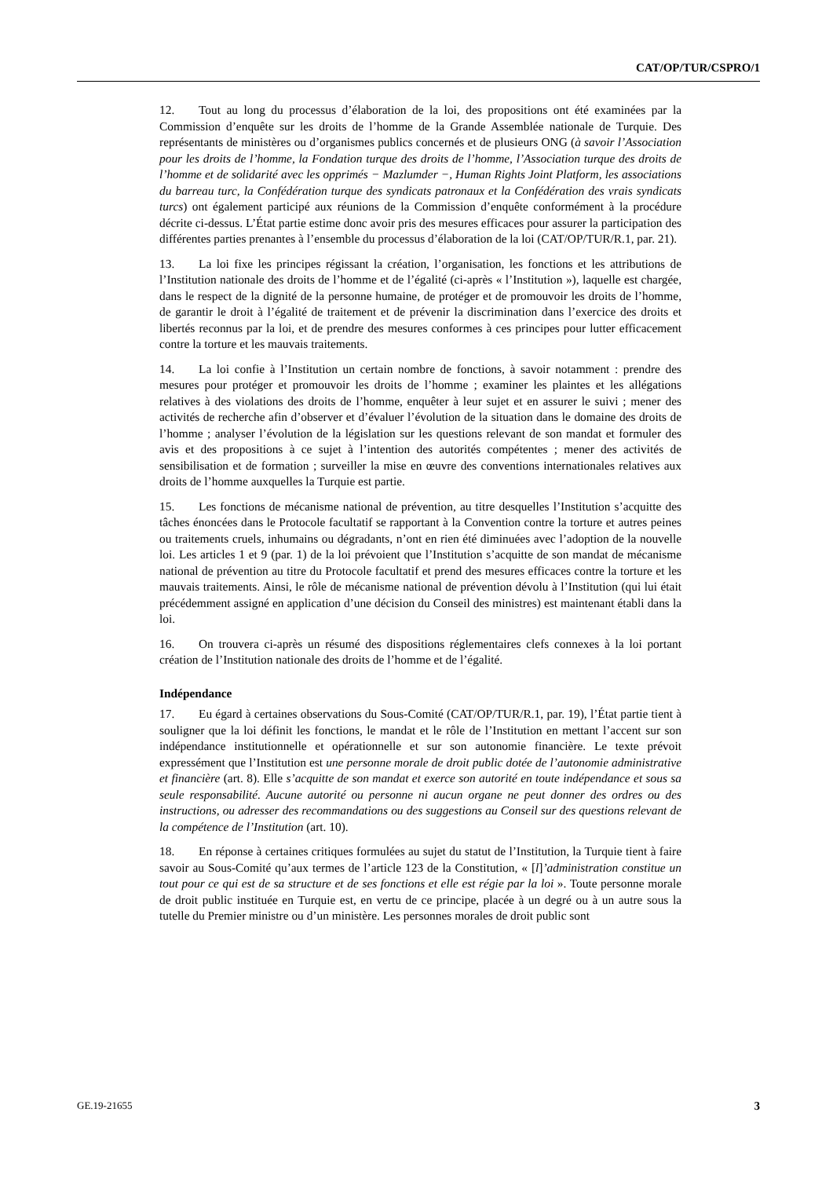CAT/OP/TUR/CSPRO/1
12. Tout au long du processus d’élaboration de la loi, des propositions ont été examinées par la Commission d’enquête sur les droits de l’homme de la Grande Assemblée nationale de Turquie. Des représentants de ministères ou d’organismes publics concernés et de plusieurs ONG (à savoir l’Association pour les droits de l’homme, la Fondation turque des droits de l’homme, l’Association turque des droits de l’homme et de solidarité avec les opprimés − Mazlumder −, Human Rights Joint Platform, les associations du barreau turc, la Confédération turque des syndicats patronaux et la Confédération des vrais syndicats turcs) ont également participé aux réunions de la Commission d’enquête conformément à la procédure décrite ci-dessus. L’État partie estime donc avoir pris des mesures efficaces pour assurer la participation des différentes parties prenantes à l’ensemble du processus d’élaboration de la loi (CAT/OP/TUR/R.1, par. 21).
13. La loi fixe les principes régissant la création, l’organisation, les fonctions et les attributions de l’Institution nationale des droits de l’homme et de l’égalité (ci-après « l’Institution »), laquelle est chargée, dans le respect de la dignité de la personne humaine, de protéger et de promouvoir les droits de l’homme, de garantir le droit à l’égalité de traitement et de prévenir la discrimination dans l’exercice des droits et libertés reconnus par la loi, et de prendre des mesures conformes à ces principes pour lutter efficacement contre la torture et les mauvais traitements.
14. La loi confie à l’Institution un certain nombre de fonctions, à savoir notamment : prendre des mesures pour protéger et promouvoir les droits de l’homme ; examiner les plaintes et les allégations relatives à des violations des droits de l’homme, enquêter à leur sujet et en assurer le suivi ; mener des activités de recherche afin d’observer et d’évaluer l’évolution de la situation dans le domaine des droits de l’homme ; analyser l’évolution de la législation sur les questions relevant de son mandat et formuler des avis et des propositions à ce sujet à l’intention des autorités compétentes ; mener des activités de sensibilisation et de formation ; surveiller la mise en œuvre des conventions internationales relatives aux droits de l’homme auxquelles la Turquie est partie.
15. Les fonctions de mécanisme national de prévention, au titre desquelles l’Institution s’acquitte des tâches énoncées dans le Protocole facultatif se rapportant à la Convention contre la torture et autres peines ou traitements cruels, inhumains ou dégradants, n’ont en rien été diminuées avec l’adoption de la nouvelle loi. Les articles 1 et 9 (par. 1) de la loi prévoient que l’Institution s’acquitte de son mandat de mécanisme national de prévention au titre du Protocole facultatif et prend des mesures efficaces contre la torture et les mauvais traitements. Ainsi, le rôle de mécanisme national de prévention dévolu à l’Institution (qui lui était précédemment assigné en application d’une décision du Conseil des ministres) est maintenant établi dans la loi.
16. On trouvera ci-après un résumé des dispositions réglementaires clefs connexes à la loi portant création de l’Institution nationale des droits de l’homme et de l’égalité.
Indépendance
17. Eu égard à certaines observations du Sous-Comité (CAT/OP/TUR/R.1, par. 19), l’État partie tient à souligner que la loi définit les fonctions, le mandat et le rôle de l’Institution en mettant l’accent sur son indépendance institutionnelle et opérationnelle et sur son autonomie financière. Le texte prévoit expressément que l’Institution est une personne morale de droit public dotée de l’autonomie administrative et financière (art. 8). Elle s’acquitte de son mandat et exerce son autorité en toute indépendance et sous sa seule responsabilité. Aucune autorité ou personne ni aucun organe ne peut donner des ordres ou des instructions, ou adresser des recommandations ou des suggestions au Conseil sur des questions relevant de la compétence de l’Institution (art. 10).
18. En réponse à certaines critiques formulées au sujet du statut de l’Institution, la Turquie tient à faire savoir au Sous-Comité qu’aux termes de l’article 123 de la Constitution, « [l]’administration constitue un tout pour ce qui est de sa structure et de ses fonctions et elle est régie par la loi ». Toute personne morale de droit public instituée en Turquie est, en vertu de ce principe, placée à un degré ou à un autre sous la tutelle du Premier ministre ou d’un ministère. Les personnes morales de droit public sont
GE.19-21655 3